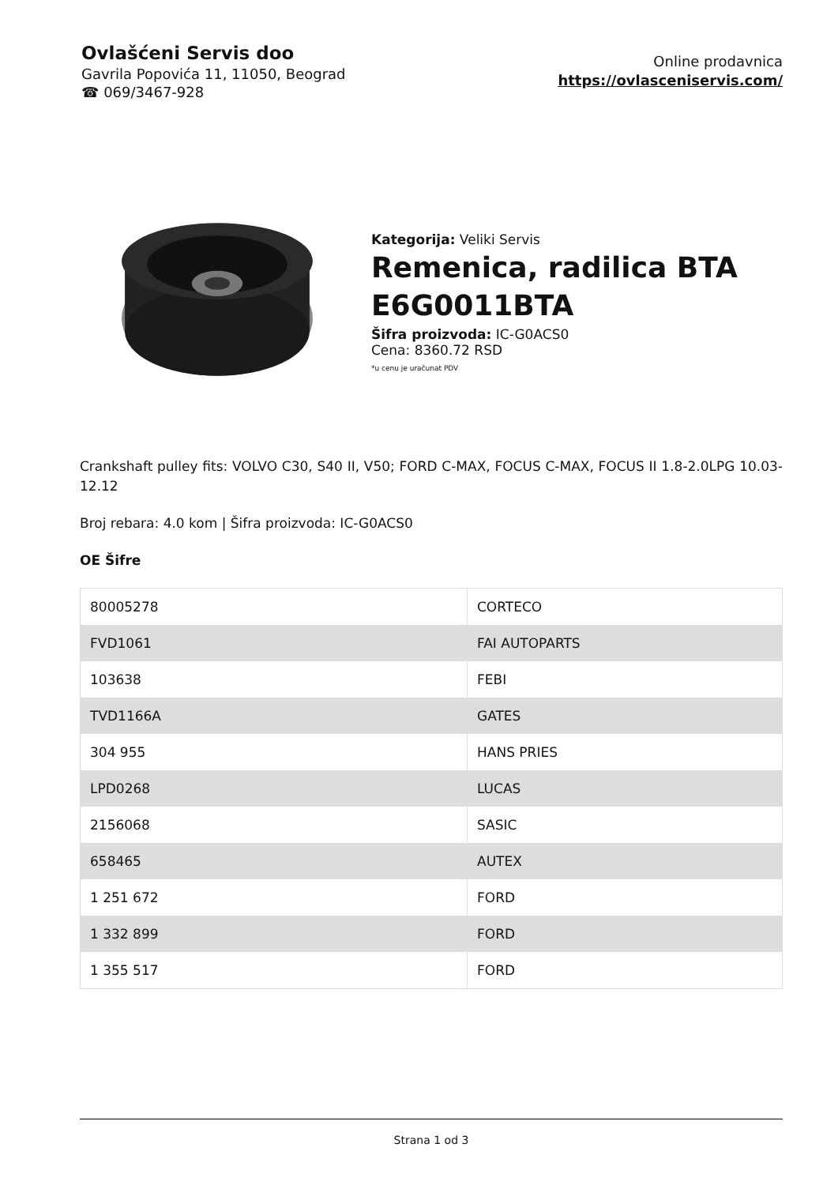Ovlašćeni Servis doo
Gavrila Popovića 11, 11050, Beograd
☎ 069/3467-928
Online prodavnica
https://ovlasceniservis.com/
Kategorija: Veliki Servis
Remenica, radilica BTA E6G0011BTA
Šifra proizvoda: IC-G0ACS0
Cena: 8360.72 RSD
*u cenu je uračunat PDV
Crankshaft pulley fits: VOLVO C30, S40 II, V50; FORD C-MAX, FOCUS C-MAX, FOCUS II 1.8-2.0LPG 10.03-12.12
Broj rebara: 4.0 kom | Šifra proizvoda: IC-G0ACS0
OE Šifre
| 80005278 | CORTECO |
| FVD1061 | FAI AUTOPARTS |
| 103638 | FEBI |
| TVD1166A | GATES |
| 304 955 | HANS PRIES |
| LPD0268 | LUCAS |
| 2156068 | SASIC |
| 658465 | AUTEX |
| 1 251 672 | FORD |
| 1 332 899 | FORD |
| 1 355 517 | FORD |
Strana 1 od 3